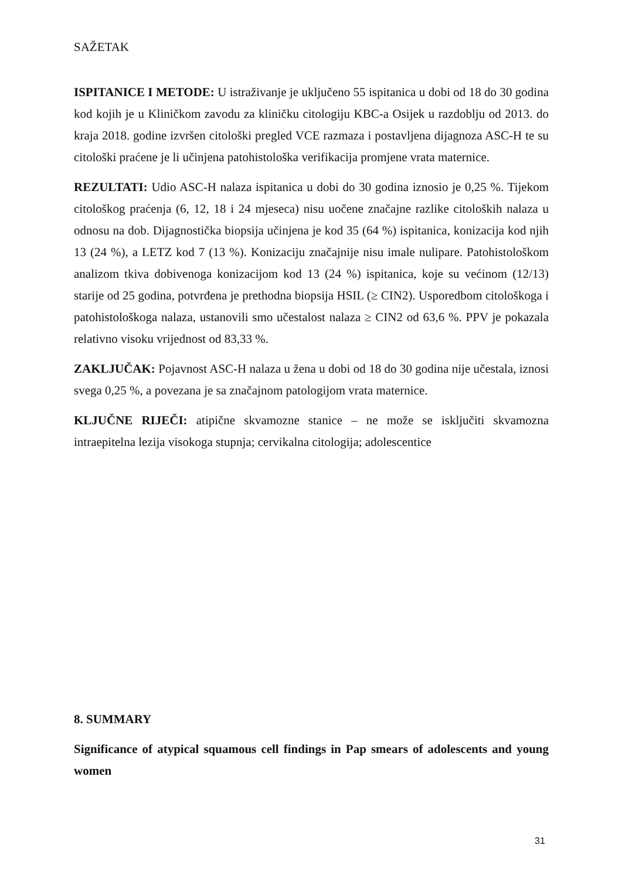SAŽETAK
ISPITANICE I METODE: U istraživanje je uključeno 55 ispitanica u dobi od 18 do 30 godina kod kojih je u Kliničkom zavodu za kliničku citologiju KBC-a Osijek u razdoblju od 2013. do kraja 2018. godine izvršen citološki pregled VCE razmaza i postavljena dijagnoza ASC-H te su citološki praćene je li učinjena patohistološka verifikacija promjene vrata maternice.
REZULTATI: Udio ASC-H nalaza ispitanica u dobi do 30 godina iznosio je 0,25 %. Tijekom citološkog praćenja (6, 12, 18 i 24 mjeseca) nisu uočene značajne razlike citoloških nalaza u odnosu na dob. Dijagnostička biopsija učinjena je kod 35 (64 %) ispitanica, konizacija kod njih 13 (24 %), a LETZ kod 7 (13 %). Konizaciju značajnije nisu imale nulipare. Patohistološkom analizom tkiva dobivenoga konizacijom kod 13 (24 %) ispitanica, koje su većinom (12/13) starije od 25 godina, potvrđena je prethodna biopsija HSIL (≥ CIN2). Usporedbom citološkoga i patohistološkoga nalaza, ustanovili smo učestalost nalaza ≥ CIN2 od 63,6 %. PPV je pokazala relativno visoku vrijednost od 83,33 %.
ZAKLJUČAK: Pojavnost ASC-H nalaza u žena u dobi od 18 do 30 godina nije učestala, iznosi svega 0,25 %, a povezana je sa značajnom patologijom vrata maternice.
KLJUČNE RIJEČI: atipične skvamozne stanice – ne može se isključiti skvamozna intraepitelna lezija visokoga stupnja; cervikalna citologija; adolescentice
8. SUMMARY
Significance of atypical squamous cell findings in Pap smears of adolescents and young women
31